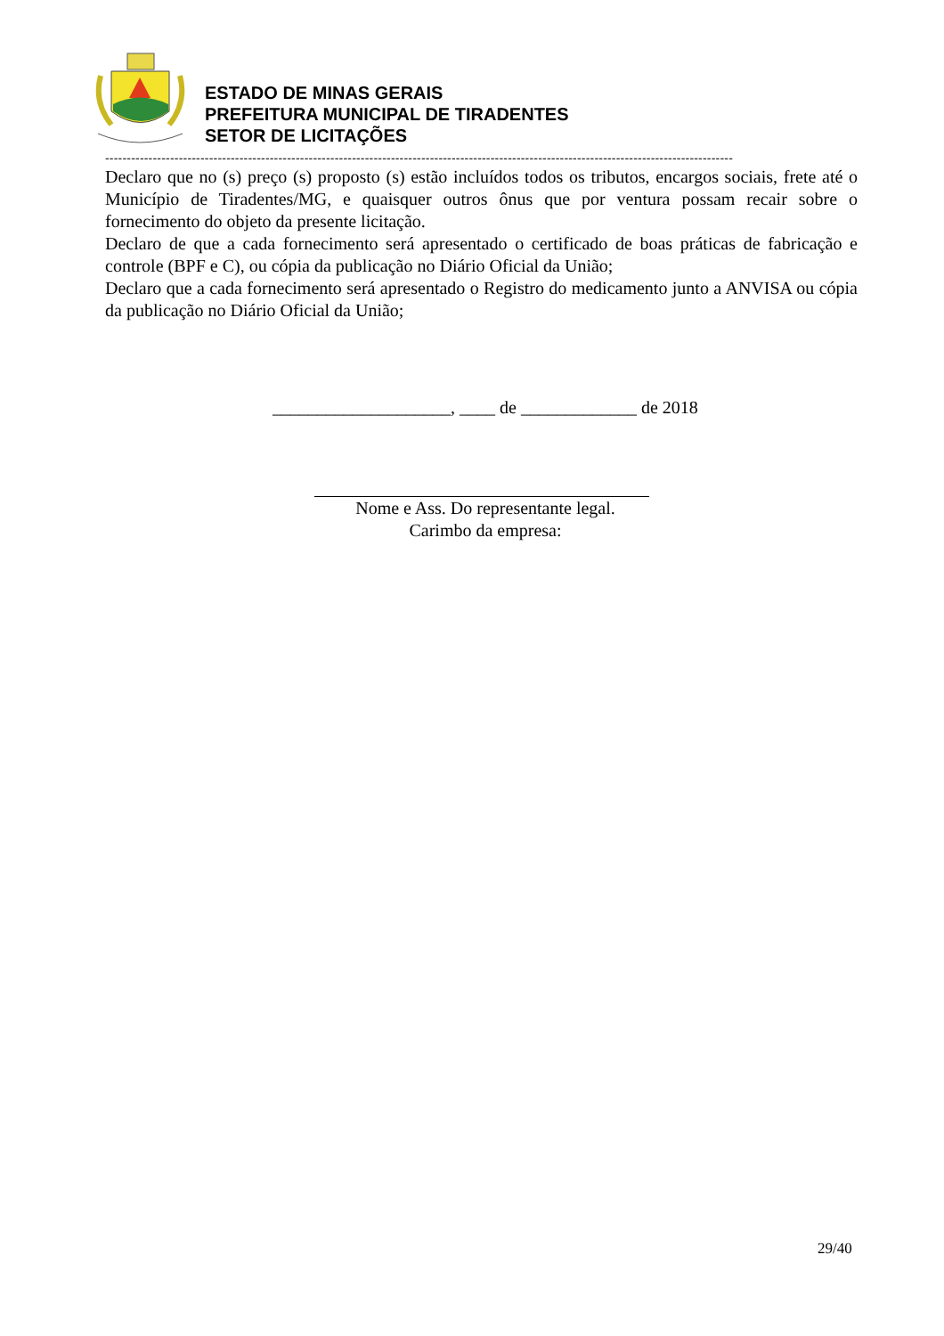ESTADO DE MINAS GERAIS
PREFEITURA MUNICIPAL DE TIRADENTES
SETOR DE LICITAÇÕES
-------------------------------------------------------------------------------------------------------------------------------------------------
Declaro que no (s) preço (s) proposto (s) estão incluídos todos os tributos, encargos sociais, frete até o Município de Tiradentes/MG, e quaisquer outros ônus que por ventura possam recair sobre o fornecimento do objeto da presente licitação.
Declaro de que a cada fornecimento será apresentado o certificado de boas práticas de fabricação e controle (BPF e C), ou cópia da publicação no Diário Oficial da União;
Declaro que a cada fornecimento será apresentado o Registro do medicamento junto a ANVISA ou cópia da publicação no Diário Oficial da União;
____________________, ____ de _____________ de 2018
Nome e Ass. Do representante legal.
Carimbo da empresa:
29/40